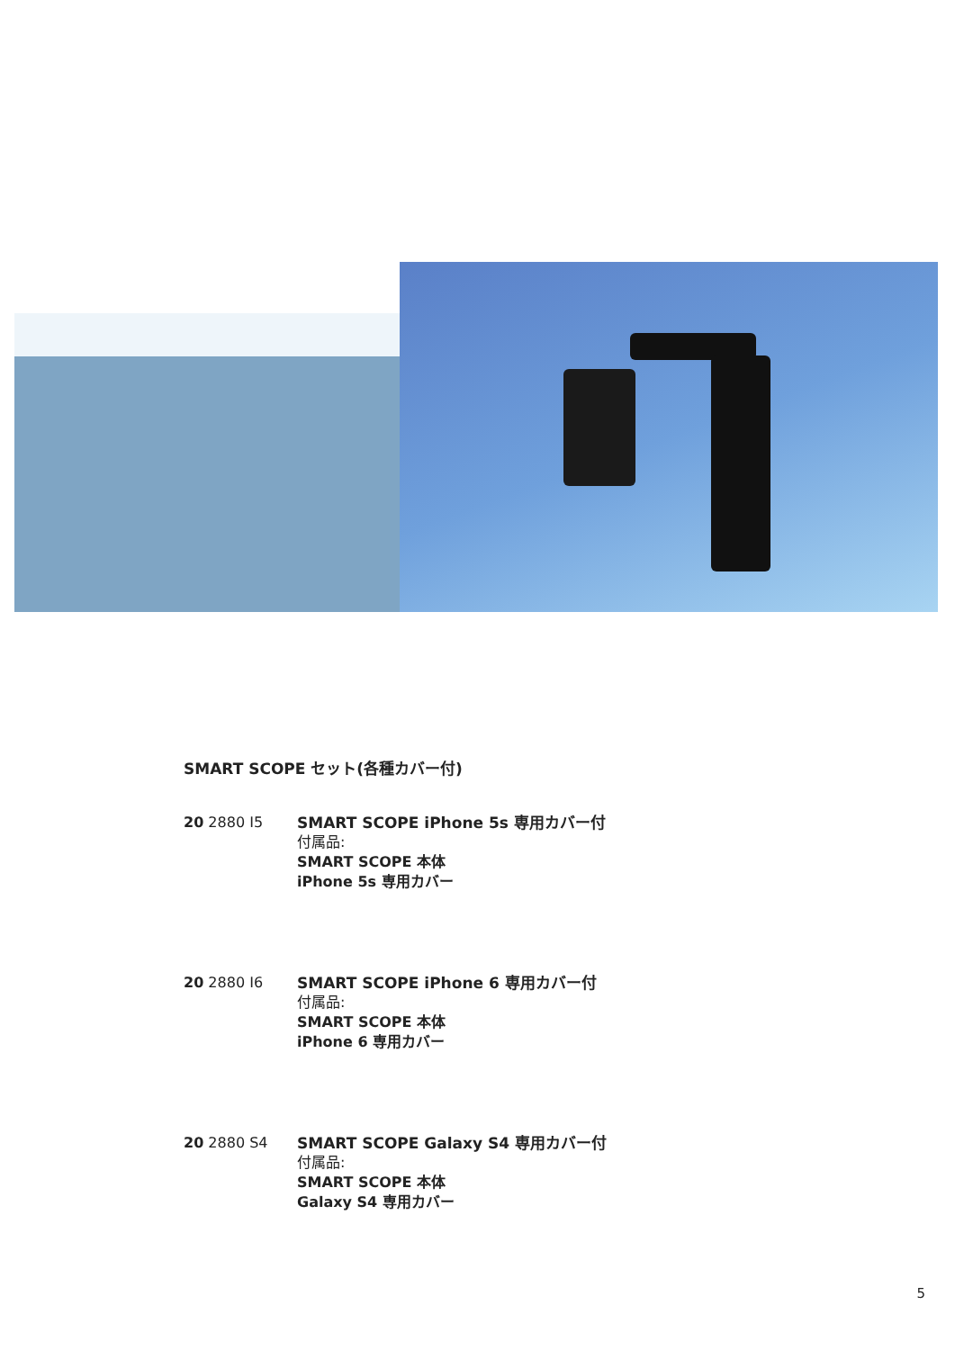SMART SCOPE セット(各種カバー付)
20 2880 I5 SMART SCOPE iPhone 5s 専用カバー付
付属品:
SMART SCOPE 本体
iPhone 5s 専用カバー
20 2880 I6 SMART SCOPE iPhone 6 専用カバー付
付属品:
SMART SCOPE 本体
iPhone 6 専用カバー
20 2880 S4 SMART SCOPE Galaxy S4 専用カバー付
付属品:
SMART SCOPE 本体
Galaxy S4 専用カバー
5